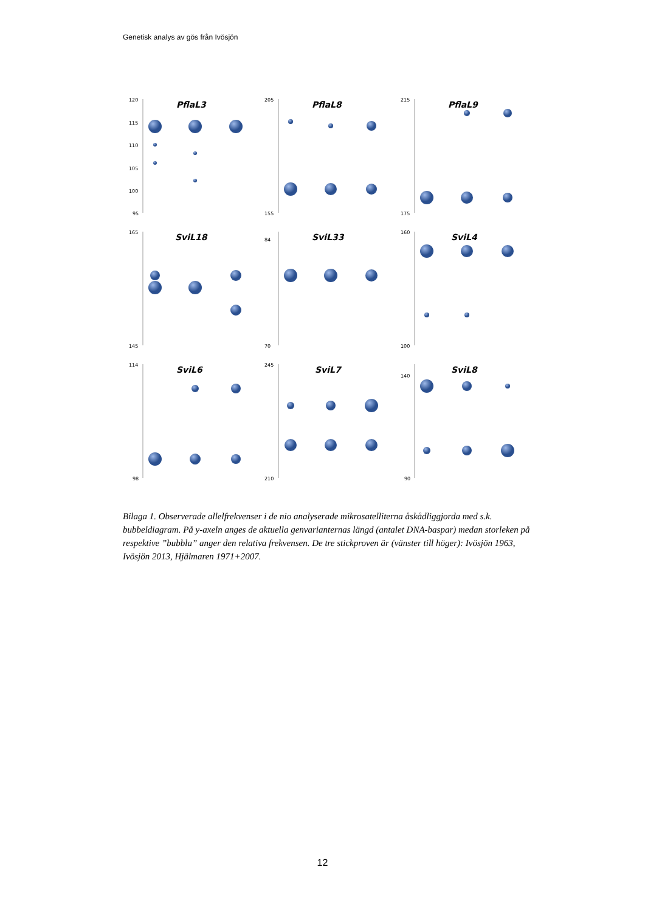Genetisk analys av gös från Ivösjön
120
115
110
105
100
95
PflaL3
205
155
PflaL8
215
175
PflaL9
165
145
SviL18
84
70
SviL33
160
100
SviL4
114
98
SviL6
245
210
SviL7
140
90
SviL8
Bilaga 1. Observerade allelfrekvenser i de nio analyserade mikrosatelliterna åskådliggjorda med s.k. bubbeldiagram. På y-axeln anges de aktuella genvarianternas längd (antalet DNA-baspar) medan storleken på respektive ”bubbla” anger den relativa frekvensen. De tre stickproven är (vänster till höger): Ivösjön 1963, Ivösjön 2013, Hjälmaren 1971+2007.
12